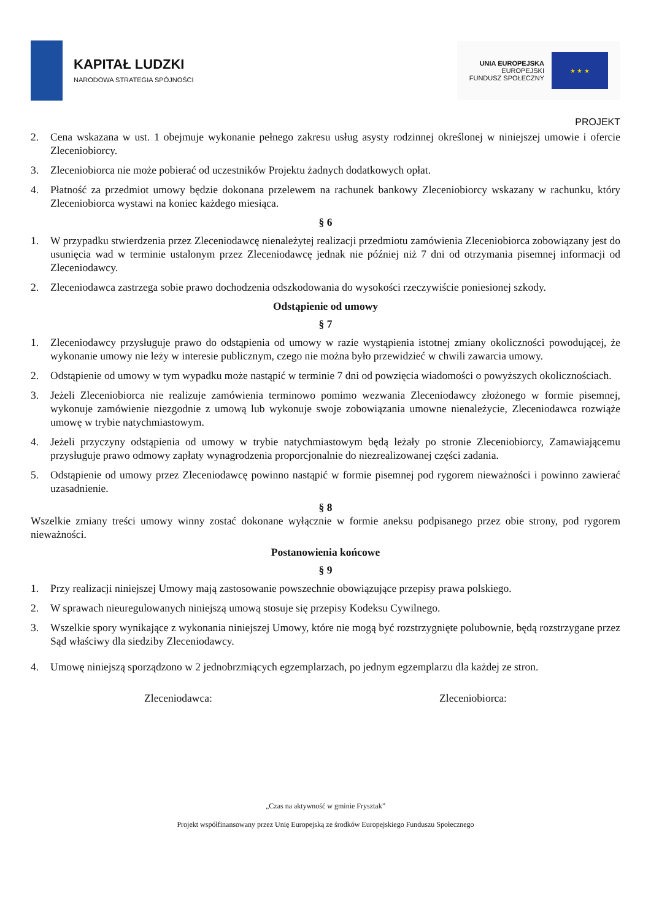KAPITAŁ LUDZKI
NARODOWA STRATEGIA SPÓJNOŚCI
UNIA EUROPEJSKA
EUROPEJSKI
FUNDUSZ SPOŁECZNY
★ ★ ★
PROJEKT
2. Cena wskazana w ust. 1 obejmuje wykonanie pełnego zakresu usług asysty rodzinnej określonej w niniejszej umowie i ofercie Zleceniobiorcy.
3. Zleceniobiorca nie może pobierać od uczestników Projektu żadnych dodatkowych opłat.
4. Płatność za przedmiot umowy będzie dokonana przelewem na rachunek bankowy Zleceniobiorcy wskazany w rachunku, który Zleceniobiorca wystawi na koniec każdego miesiąca.
§ 6
1. W przypadku stwierdzenia przez Zleceniodawcę nienależytej realizacji przedmiotu zamówienia Zleceniobiorca zobowiązany jest do usunięcia wad w terminie ustalonym przez Zleceniodawcę jednak nie później niż 7 dni od otrzymania pisemnej informacji od Zleceniodawcy.
2. Zleceniodawca zastrzega sobie prawo dochodzenia odszkodowania do wysokości rzeczywiście poniesionej szkody.
Odstąpienie od umowy
§ 7
1. Zleceniodawcy przysługuje prawo do odstąpienia od umowy w razie wystąpienia istotnej zmiany okoliczności powodującej, że wykonanie umowy nie leży w interesie publicznym, czego nie można było przewidzieć w chwili zawarcia umowy.
2. Odstąpienie od umowy w tym wypadku może nastąpić w terminie 7 dni od powzięcia wiadomości o powyższych okolicznościach.
3. Jeżeli Zleceniobiorca nie realizuje zamówienia terminowo pomimo wezwania Zleceniodawcy złożonego w formie pisemnej, wykonuje zamówienie niezgodnie z umową lub wykonuje swoje zobowiązania umowne nienależycie, Zleceniodawca rozwiąże umowę w trybie natychmiastowym.
4. Jeżeli przyczyny odstąpienia od umowy w trybie natychmiastowym będą leżały po stronie Zleceniobiorcy, Zamawiającemu przysługuje prawo odmowy zapłaty wynagrodzenia proporcjonalnie do niezrealizowanej części zadania.
5. Odstąpienie od umowy przez Zleceniodawcę powinno nastąpić w formie pisemnej pod rygorem nieważności i powinno zawierać uzasadnienie.
§ 8
Wszelkie zmiany treści umowy winny zostać dokonane wyłącznie w formie aneksu podpisanego przez obie strony, pod rygorem nieważności.
Postanowienia końcowe
§ 9
1. Przy realizacji niniejszej Umowy mają zastosowanie powszechnie obowiązujące przepisy prawa polskiego.
2. W sprawach nieuregulowanych niniejszą umową stosuje się przepisy Kodeksu Cywilnego.
3. Wszelkie spory wynikające z wykonania niniejszej Umowy, które nie mogą być rozstrzygnięte polubownie, będą rozstrzygane przez Sąd właściwy dla siedziby Zleceniodawcy.
4. Umowę niniejszą sporządzono w 2 jednobrzmiących egzemplarzach, po jednym egzemplarzu dla każdej ze stron.
Zleceniodawca: Zleceniobiorca:
„Czas na aktywność w gminie Frysztak”
Projekt współfinansowany przez Unię Europejską ze środków Europejskiego Funduszu Społecznego